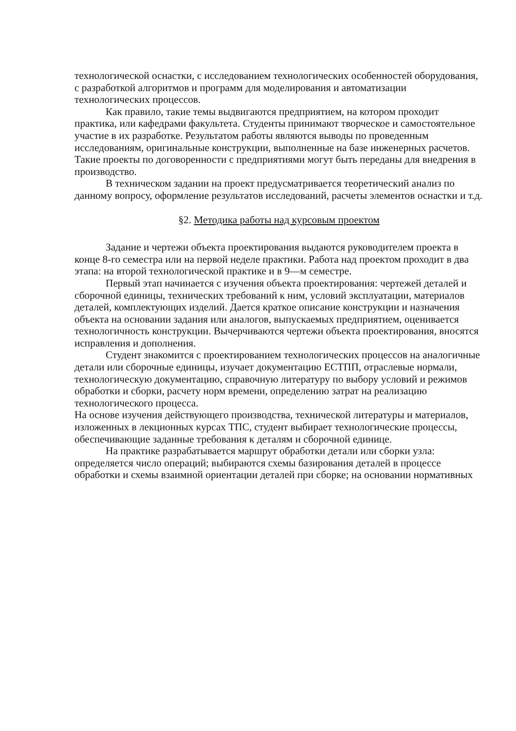технологической оснастки, с исследованием технологических особенностей оборудования, с разработкой алгоритмов и программ для моделирования и автоматизации технологических процессов.
Как правило, такие темы выдвигаются предприятием, на котором проходит практика, или кафедрами факультета. Студенты принимают творческое и самостоятельное участие в их разработке. Результатом работы являются выводы по проведенным исследованиям, оригинальные конструкции, выполненные на базе инженерных расчетов. Такие проекты по договоренности с предприятиями могут быть переданы для внедрения в производство.
В техническом задании на проект предусматривается теоретический анализ по данному вопросу, оформление результатов исследований, расчеты элементов оснастки и т.д.
§2. Методика работы над курсовым проектом
Задание и чертежи объекта проектирования выдаются руководителем проекта в конце 8-го семестра или на первой неделе практики. Работа над проектом проходит в два этапа: на второй технологической практике и в 9—м семестре.
Первый этап начинается с изучения объекта проектирования: чертежей деталей и сборочной единицы, технических требований к ним, условий эксплуатации, материалов деталей, комплектующих изделий. Дается краткое описание конструкции и назначения объекта на основании задания или аналогов, выпускаемых предприятием, оценивается технологичность конструкции. Вычерчиваются чертежи объекта проектирования, вносятся исправления и дополнения.
Студент знакомится с проектированием технологических процессов на аналогичные детали или сборочные единицы, изучает документацию ЕСТПП, отраслевые нормали, технологическую документацию, справочную литературу по выбору условий и режимов обработки и сборки, расчету норм времени, определению затрат на реализацию технологического процесса.
На основе изучения действующего производства, технической литературы и материалов, изложенных в лекционных курсах ТПС, студент выбирает технологические процессы, обеспечивающие заданные требования к деталям и сборочной единице.
На практике разрабатывается маршрут обработки детали или сборки узла: определяется число операций; выбираются схемы базирования деталей в процессе обработки и схемы взаимной ориентации деталей при сборке; на основании нормативных